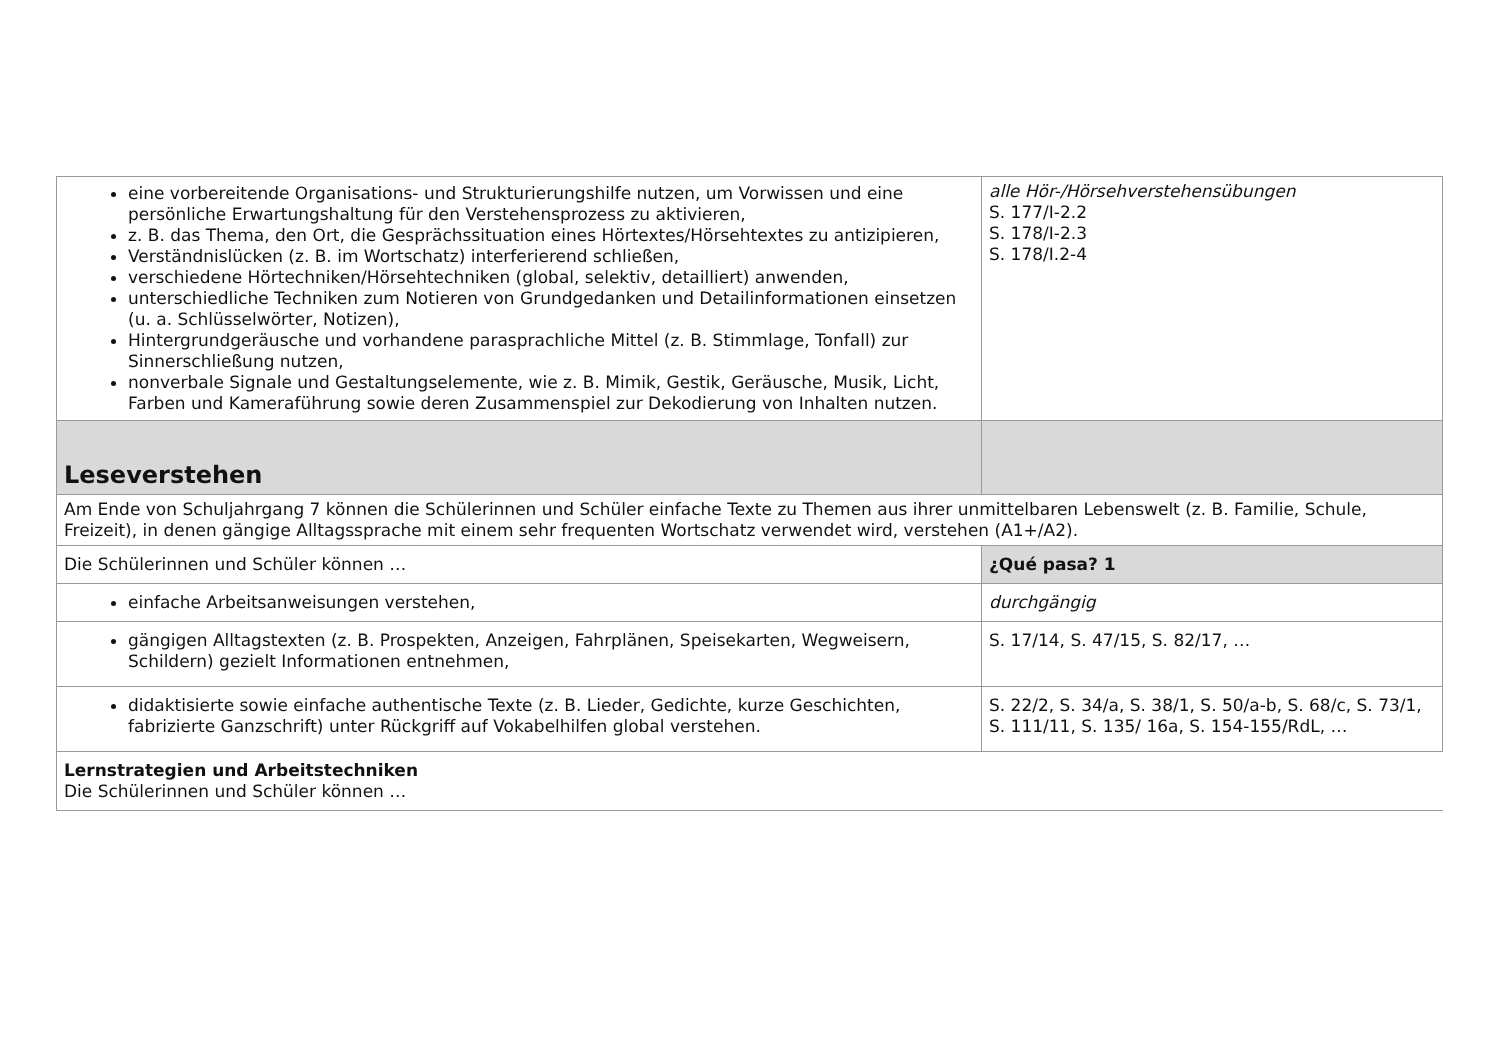| eine vorbereitende Organisations- und Strukturierungshilfe nutzen, um Vorwissen und eine persönliche Erwartungshaltung für den Verstehensprozess zu aktivieren, z. B. das Thema, den Ort, die Gesprächssituation eines Hörtextes/Hörsehtextes zu antizipieren, Verständnislücken (z. B. im Wortschatz) interferierend schließen, verschiedene Hörtechniken/Hörsehtechniken (global, selektiv, detailliert) anwenden, unterschiedliche Techniken zum Notieren von Grundgedanken und Detailinformationen einsetzen (u. a. Schlüsselwörter, Notizen), Hintergrundgeräusche und vorhandene parasprachliche Mittel (z. B. Stimmlage, Tonfall) zur Sinnerschließung nutzen, nonverbale Signale und Gestaltungselemente, wie z. B. Mimik, Gestik, Geräusche, Musik, Licht, Farben und Kameraführung sowie deren Zusammenspiel zur Dekodierung von Inhalten nutzen. | alle Hör-/Hörsehverstehensübungen S. 177/I-2.2 S. 178/I-2.3 S. 178/I.2-4 |
| Leseverstehen | |
| Am Ende von Schuljahrgang 7 können die Schülerinnen und Schüler einfache Texte zu Themen aus ihrer unmittelbaren Lebenswelt (z. B. Familie, Schule, Freizeit), in denen gängige Alltagssprache mit einem sehr frequenten Wortschatz verwendet wird, verstehen (A1+/A2). | |
| Die Schülerinnen und Schüler können … | ¿Qué pasa? 1 |
| einfache Arbeitsanweisungen verstehen, | durchgängig |
| gängigen Alltagstexten (z. B. Prospekten, Anzeigen, Fahrplänen, Speisekarten, Wegweisern, Schildern) gezielt Informationen entnehmen, | S. 17/14, S. 47/15, S. 82/17, … |
| didaktisierte sowie einfache authentische Texte (z. B. Lieder, Gedichte, kurze Geschichten, fabrizierte Ganzschrift) unter Rückgriff auf Vokabelhilfen global verstehen. | S. 22/2, S. 34/a, S. 38/1, S. 50/a-b, S. 68/c, S. 73/1, S. 111/11, S. 135/ 16a, S. 154-155/RdL, … |
| Lernstrategien und Arbeitstechniken Die Schülerinnen und Schüler können … | |